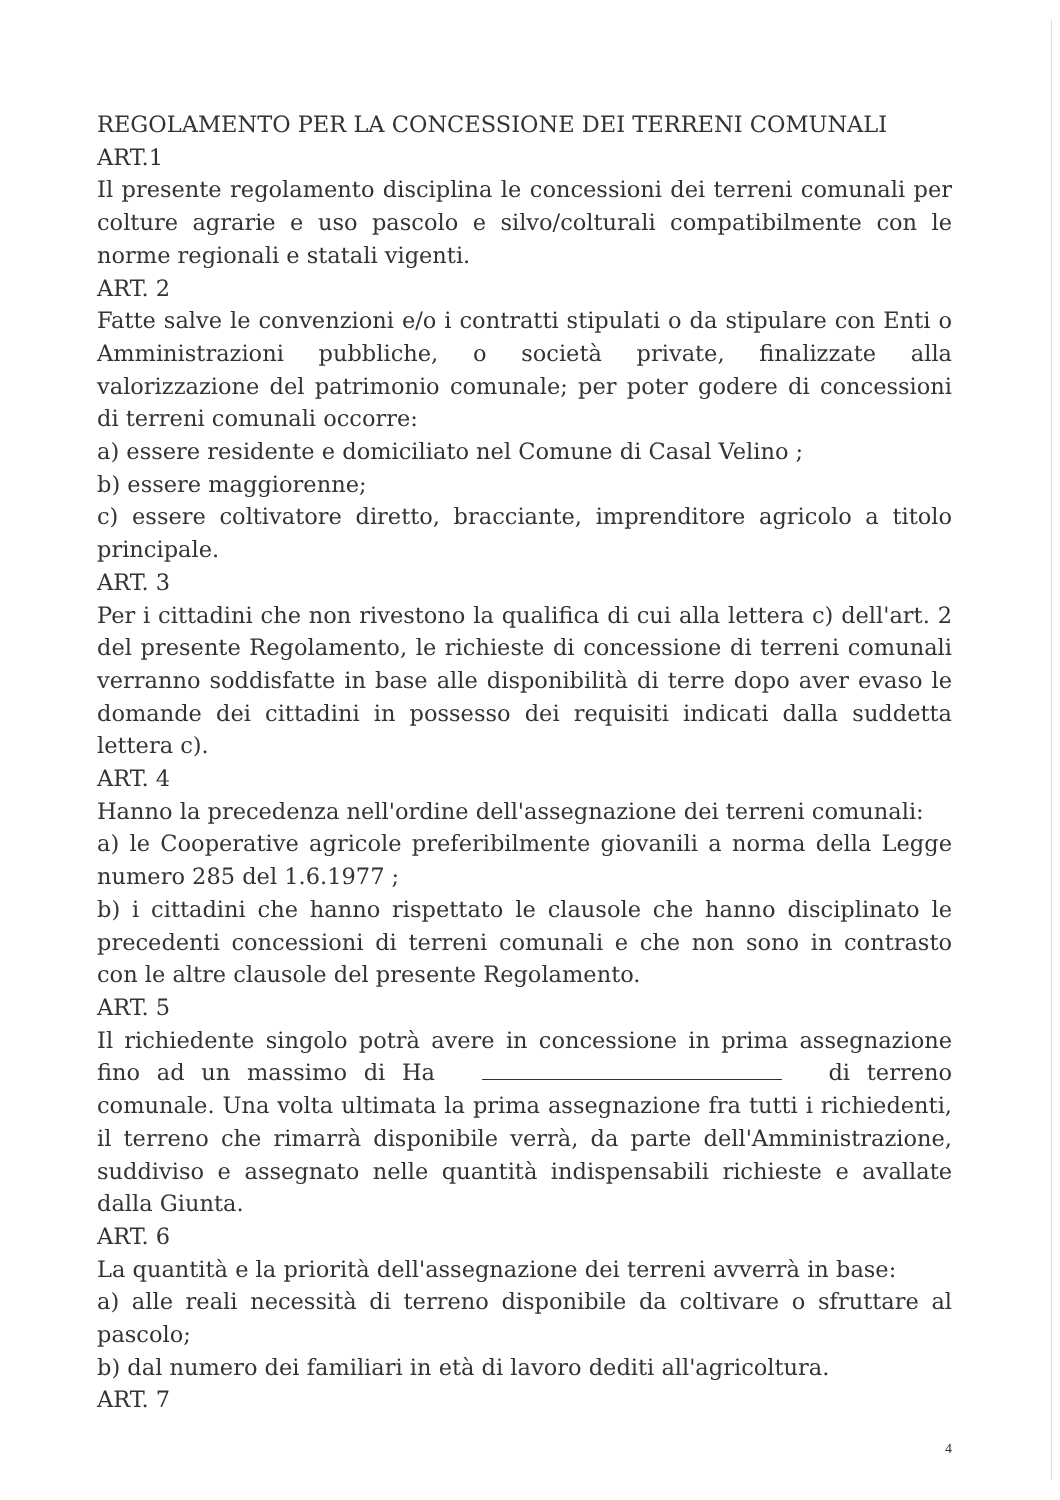REGOLAMENTO PER LA CONCESSIONE DEI TERRENI COMUNALI
ART.1
Il presente regolamento disciplina le concessioni dei terreni comunali per colture agrarie e uso pascolo e silvo/colturali compatibilmente con le norme regionali e statali vigenti.
ART. 2
Fatte salve le convenzioni e/o i contratti stipulati o da stipulare con Enti o Amministrazioni pubbliche, o società private, finalizzate alla valorizzazione del patrimonio comunale; per poter godere di concessioni di terreni comunali occorre:
a) essere residente e domiciliato nel Comune di Casal Velino ;
b) essere maggiorenne;
c) essere coltivatore diretto, bracciante, imprenditore agricolo a titolo principale.
ART. 3
Per i cittadini che non rivestono la qualifica di cui alla lettera c) dell'art. 2 del presente Regolamento, le richieste di concessione di terreni comunali verranno soddisfatte in base alle disponibilità di terre dopo aver evaso le domande dei cittadini in possesso dei requisiti indicati dalla suddetta lettera c).
ART. 4
Hanno la precedenza nell'ordine dell'assegnazione dei terreni comunali:
a) le Cooperative agricole preferibilmente giovanili a norma della Legge numero 285 del 1.6.1977 ;
b) i cittadini che hanno rispettato le clausole che hanno disciplinato le precedenti concessioni di terreni comunali e che non sono in contrasto con le altre clausole del presente Regolamento.
ART. 5
Il richiedente singolo potrà avere in concessione in prima assegnazione fino ad un massimo di Ha di terreno comunale. Una volta ultimata la prima assegnazione fra tutti i richiedenti, il terreno che rimarrà disponibile verrà, da parte dell'Amministrazione, suddiviso e assegnato nelle quantità indispensabili richieste e avallate dalla Giunta.
ART. 6
La quantità e la priorità dell'assegnazione dei terreni avverrà in base:
a) alle reali necessità di terreno disponibile da coltivare o sfruttare al pascolo;
b) dal numero dei familiari in età di lavoro dediti all'agricoltura.
ART. 7
4